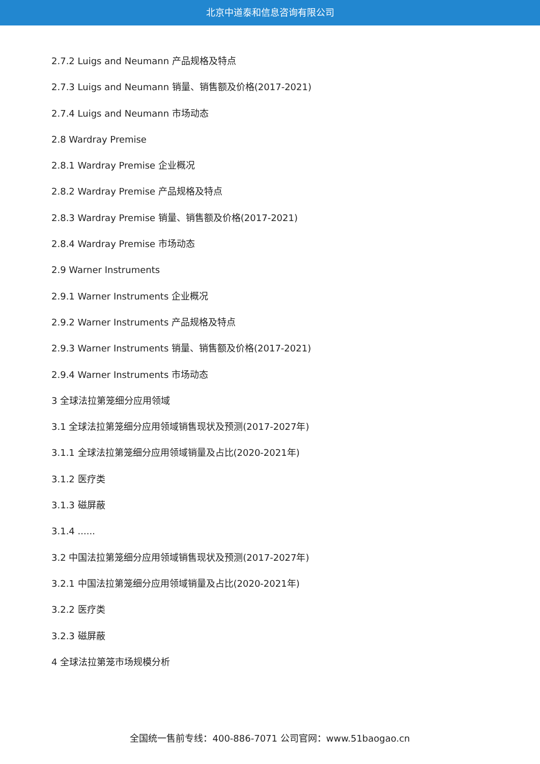北京中道泰和信息咨询有限公司
2.7.2 Luigs and Neumann 产品规格及特点
2.7.3 Luigs and Neumann 销量、销售额及价格(2017-2021)
2.7.4 Luigs and Neumann 市场动态
2.8 Wardray Premise
2.8.1 Wardray Premise 企业概况
2.8.2 Wardray Premise 产品规格及特点
2.8.3 Wardray Premise 销量、销售额及价格(2017-2021)
2.8.4 Wardray Premise 市场动态
2.9 Warner Instruments
2.9.1 Warner Instruments 企业概况
2.9.2 Warner Instruments 产品规格及特点
2.9.3 Warner Instruments 销量、销售额及价格(2017-2021)
2.9.4 Warner Instruments 市场动态
3 全球法拉第笼细分应用领域
3.1 全球法拉第笼细分应用领域销售现状及预测(2017-2027年)
3.1.1 全球法拉第笼细分应用领域销量及占比(2020-2021年)
3.1.2 医疗类
3.1.3 磁屏蔽
3.1.4 ......
3.2 中国法拉第笼细分应用领域销售现状及预测(2017-2027年)
3.2.1 中国法拉第笼细分应用领域销量及占比(2020-2021年)
3.2.2 医疗类
3.2.3 磁屏蔽
4 全球法拉第笼市场规模分析
全国统一售前专线：400-886-7071 公司官网：www.51baogao.cn